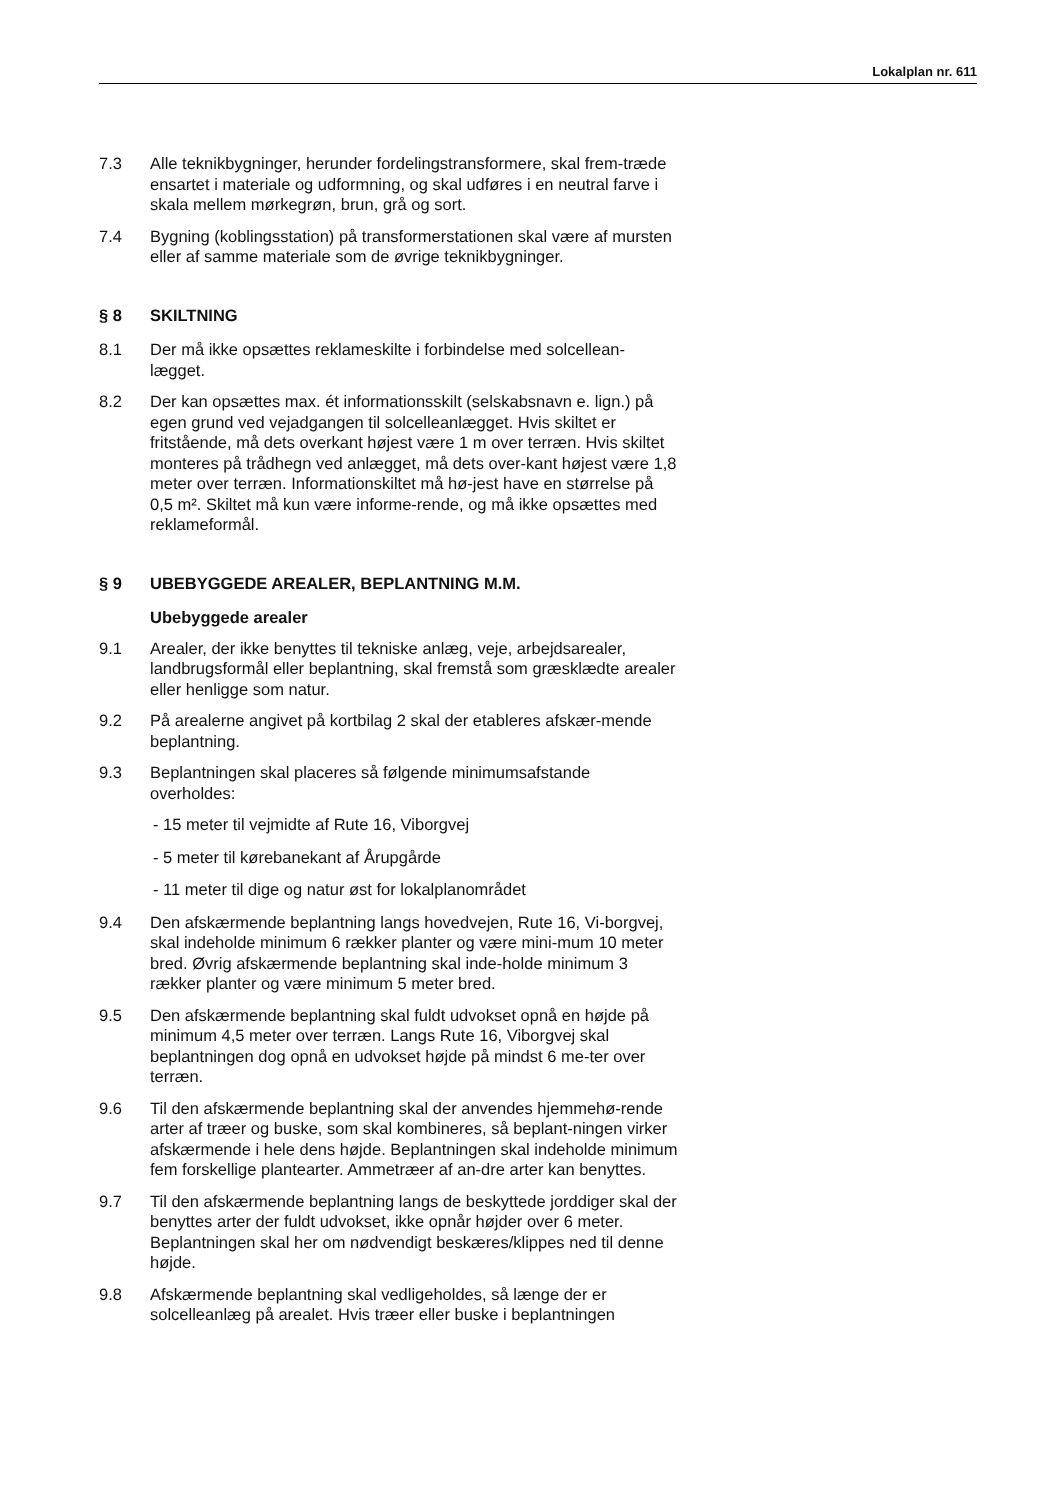Lokalplan nr. 611
7.3 Alle teknikbygninger, herunder fordelingstransformere, skal frem-træde ensartet i materiale og udformning, og skal udføres i en neutral farve i skala mellem mørkegrøn, brun, grå og sort.
7.4 Bygning (koblingsstation) på transformerstationen skal være af mursten eller af samme materiale som de øvrige teknikbygninger.
§ 8 SKILTNING
8.1 Der må ikke opsættes reklameskilte i forbindelse med solcellean-lægget.
8.2 Der kan opsættes max. ét informationsskilt (selskabsnavn e. lign.) på egen grund ved vejadgangen til solcelleanlægget. Hvis skiltet er fritstående, må dets overkant højest være 1 m over terræn. Hvis skiltet monteres på trådhegn ved anlægget, må dets over-kant højest være 1,8 meter over terræn. Informationskiltet må hø-jest have en størrelse på 0,5 m². Skiltet må kun være informe-rende, og må ikke opsættes med reklameformål.
§ 9 UBEBYGGEDE AREALER, BEPLANTNING M.M.
Ubebyggede arealer
9.1 Arealer, der ikke benyttes til tekniske anlæg, veje, arbejdsarealer, landbrugsformål eller beplantning, skal fremstå som græsklædte arealer eller henligge som natur.
9.2 På arealerne angivet på kortbilag 2 skal der etableres afskær-mende beplantning.
9.3 Beplantningen skal placeres så følgende minimumsafstande overholdes:
- 15 meter til vejmidte af Rute 16, Viborgvej
- 5 meter til kørebanekant af Årupgårde
- 11 meter til dige og natur øst for lokalplanområdet
9.4 Den afskærmende beplantning langs hovedvejen, Rute 16, Vi-borgvej, skal indeholde minimum 6 rækker planter og være mini-mum 10 meter bred. Øvrig afskærmende beplantning skal inde-holde minimum 3 rækker planter og være minimum 5 meter bred.
9.5 Den afskærmende beplantning skal fuldt udvokset opnå en højde på minimum 4,5 meter over terræn. Langs Rute 16, Viborgvej skal beplantningen dog opnå en udvokset højde på mindst 6 me-ter over terræn.
9.6 Til den afskærmende beplantning skal der anvendes hjemmehø-rende arter af træer og buske, som skal kombineres, så beplant-ningen virker afskærmende i hele dens højde. Beplantningen skal indeholde minimum fem forskellige plantearter. Ammetræer af an-dre arter kan benyttes.
9.7 Til den afskærmende beplantning langs de beskyttede jorddiger skal der benyttes arter der fuldt udvokset, ikke opnår højder over 6 meter. Beplantningen skal her om nødvendigt beskæres/klippes ned til denne højde.
9.8 Afskærmende beplantning skal vedligeholdes, så længe der er solcelleanlæg på arealet. Hvis træer eller buske i beplantningen